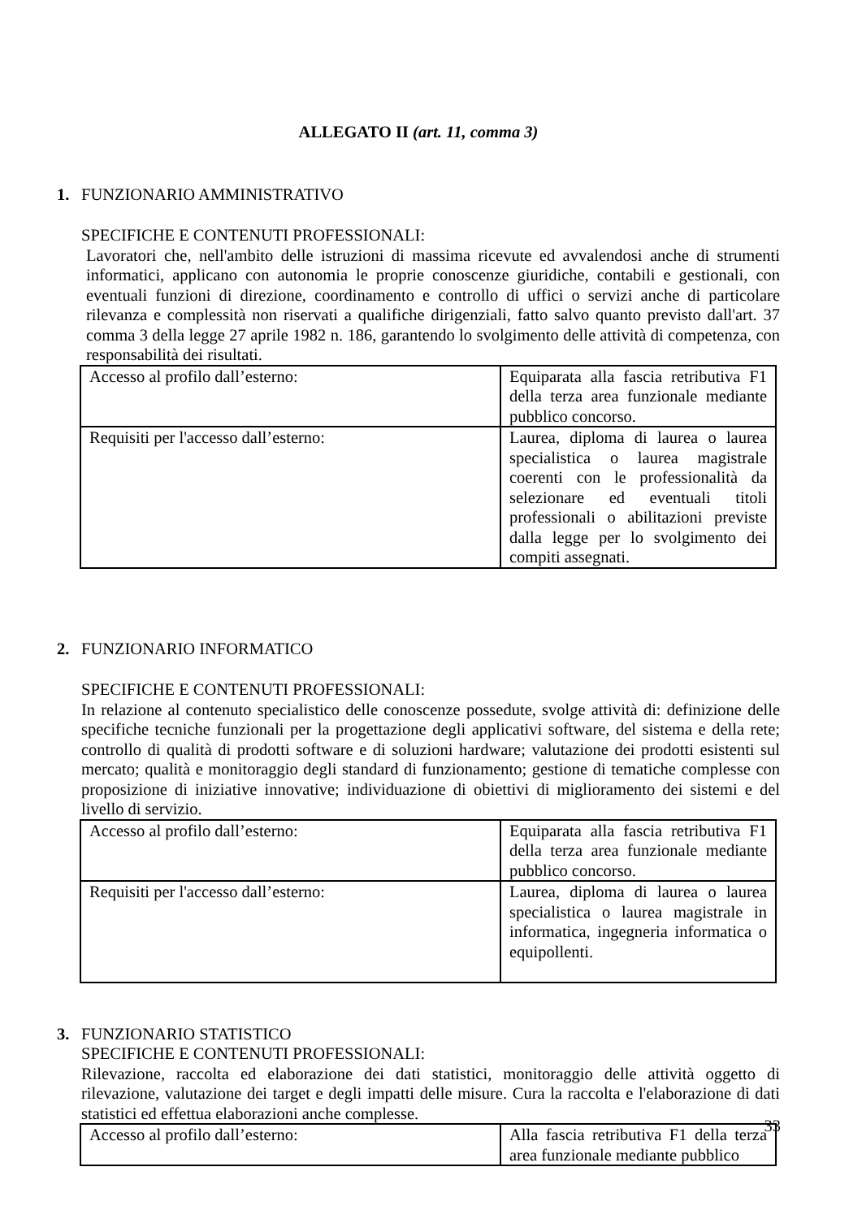ALLEGATO II (art. 11, comma 3)
1. FUNZIONARIO AMMINISTRATIVO
SPECIFICHE E CONTENUTI PROFESSIONALI:
Lavoratori che, nell'ambito delle istruzioni di massima ricevute ed avvalendosi anche di strumenti informatici, applicano con autonomia le proprie conoscenze giuridiche, contabili e gestionali, con eventuali funzioni di direzione, coordinamento e controllo di uffici o servizi anche di particolare rilevanza e complessità non riservati a qualifiche dirigenziali, fatto salvo quanto previsto dall'art. 37 comma 3 della legge 27 aprile 1982 n. 186, garantendo lo svolgimento delle attività di competenza, con responsabilità dei risultati.
| Accesso al profilo dall’esterno: | Equiparata alla fascia retributiva F1 della terza area funzionale mediante pubblico concorso. |
| Requisiti per l'accesso dall’esterno: | Laurea, diploma di laurea o laurea specialistica o laurea magistrale coerenti con le professionalità da selezionare ed eventuali titoli professionali o abilitazioni previste dalla legge per lo svolgimento dei compiti assegnati. |
2. FUNZIONARIO INFORMATICO
SPECIFICHE E CONTENUTI PROFESSIONALI:
In relazione al contenuto specialistico delle conoscenze possedute, svolge attività di: definizione delle specifiche tecniche funzionali per la progettazione degli applicativi software, del sistema e della rete; controllo di qualità di prodotti software e di soluzioni hardware; valutazione dei prodotti esistenti sul mercato; qualità e monitoraggio degli standard di funzionamento; gestione di tematiche complesse con proposizione di iniziative innovative; individuazione di obiettivi di miglioramento dei sistemi e del livello di servizio.
| Accesso al profilo dall’esterno: | Equiparata alla fascia retributiva F1 della terza area funzionale mediante pubblico concorso. |
| Requisiti per l'accesso dall’esterno: | Laurea, diploma di laurea o laurea specialistica o laurea magistrale in informatica, ingegneria informatica o equipollenti. |
3. FUNZIONARIO STATISTICO
SPECIFICHE E CONTENUTI PROFESSIONALI:
Rilevazione, raccolta ed elaborazione dei dati statistici, monitoraggio delle attività oggetto di rilevazione, valutazione dei target e degli impatti delle misure. Cura la raccolta e l'elaborazione di dati statistici ed effettua elaborazioni anche complesse.
| Accesso al profilo dall’esterno: | Alla fascia retributiva F1 della terza area funzionale mediante pubblico |
33